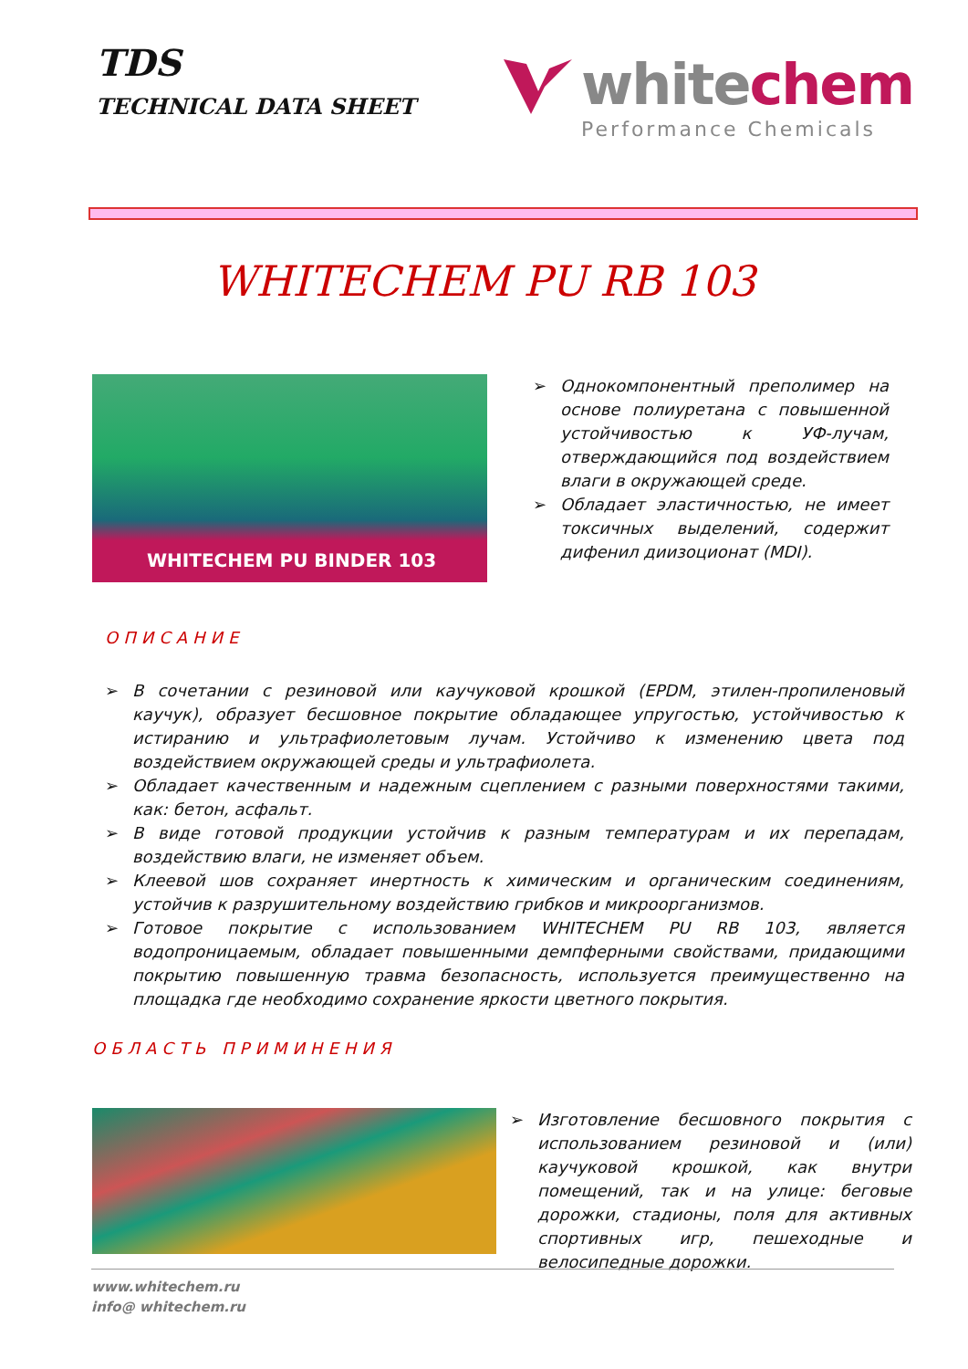TDS
TECHNICAL DATA SHEET
whitechem
Performance Chemicals
WHITECHEM PU RB 103
WHITECHEM PU BINDER 103
➢ Однокомпонентный преполимер на основе полиуретана с повышенной устойчивостью к УФ-лучам, отверждающийся под воздействием влаги в окружающей среде.
➢ Обладает эластичностью, не имеет токсичных выделений, содержит дифенил диизоционат (MDI).
ОПИСАНИЕ
➢ В сочетании с резиновой или каучуковой крошкой (EPDM, этилен-пропиленовый каучук), образует бесшовное покрытие обладающее упругостью, устойчивостью к истиранию и ультрафиолетовым лучам. Устойчиво к изменению цвета под воздействием окружающей среды и ультрафиолета.
➢ Обладает качественным и надежным сцеплением с разными поверхностями такими, как: бетон, асфальт.
➢ В виде готовой продукции устойчив к разным температурам и их перепадам, воздействию влаги, не изменяет объем.
➢ Клеевой шов сохраняет инертность к химическим и органическим соединениям, устойчив к разрушительному воздействию грибков и микроорганизмов.
➢ Готовое покрытие с использованием WHITECHEM PU RB 103, является водопроницаемым, обладает повышенными демпферными свойствами, придающими покрытию повышенную травма безопасность, используется преимущественно на площадка где необходимо сохранение яркости цветного покрытия.
ОБЛАСТЬ ПРИМИНЕНИЯ
➢ Изготовление бесшовного покрытия с использованием резиновой и (или) каучуковой крошкой, как внутри помещений, так и на улице: беговые дорожки, стадионы, поля для активных спортивных игр, пешеходные и велосипедные дорожки.
www.whitechem.ru
info@ whitechem.ru